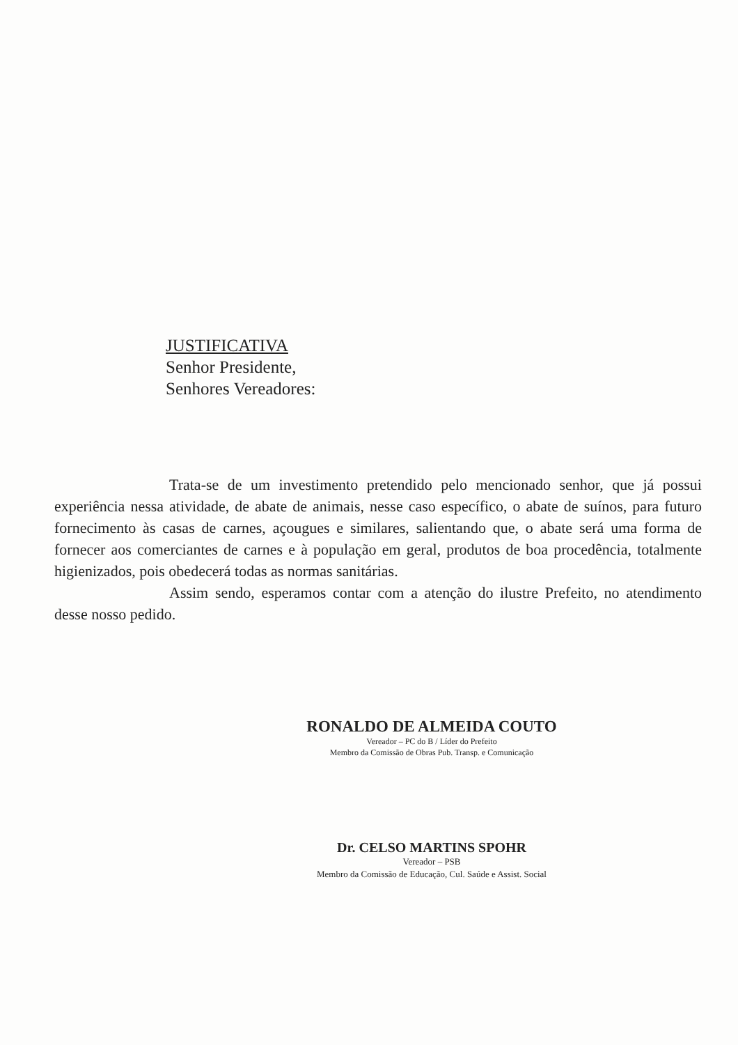JUSTIFICATIVA
Senhor Presidente,
Senhores Vereadores:
Trata-se de um investimento pretendido pelo mencionado senhor, que já possui experiência nessa atividade, de abate de animais, nesse caso específico, o abate de suínos, para futuro fornecimento às casas de carnes, açougues e similares, salientando que, o abate será uma forma de fornecer aos comerciantes de carnes e à população em geral, produtos de boa procedência, totalmente higienizados, pois obedecerá todas as normas sanitárias.
Assim sendo, esperamos contar com a atenção do ilustre Prefeito, no atendimento desse nosso pedido.
RONALDO DE ALMEIDA COUTO
Vereador – PC do B / Líder do Prefeito
Membro da Comissão de Obras Pub. Transp. e Comunicação
Dr. CELSO MARTINS SPOHR
Vereador – PSB
Membro da Comissão de Educação, Cul. Saúde e Assist. Social